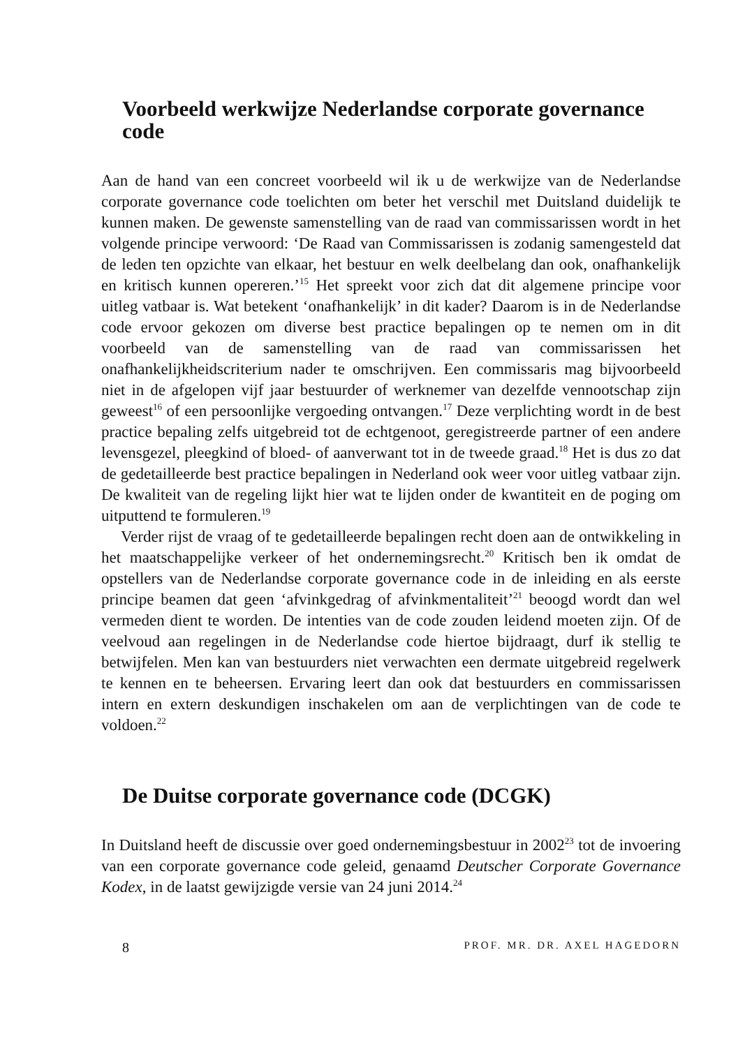Voorbeeld werkwijze Nederlandse corporate governance code
Aan de hand van een concreet voorbeeld wil ik u de werkwijze van de Nederlandse corporate governance code toelichten om beter het verschil met Duitsland duidelijk te kunnen maken. De gewenste samenstelling van de raad van commissarissen wordt in het volgende principe verwoord: ‘De Raad van Commissarissen is zodanig samengesteld dat de leden ten opzichte van elkaar, het bestuur en welk deelbelang dan ook, onafhankelijk en kritisch kunnen opereren.’<sup>15</sup> Het spreekt voor zich dat dit algemene principe voor uitleg vatbaar is. Wat betekent ‘onafhankelijk’ in dit kader? Daarom is in de Nederlandse code ervoor gekozen om diverse best practice bepalingen op te nemen om in dit voorbeeld van de samenstelling van de raad van commissarissen het onafhankelijkheidscriterium nader te omschrijven. Een commissaris mag bijvoorbeeld niet in de afgelopen vijf jaar bestuurder of werknemer van dezelfde vennootschap zijn geweest<sup>16</sup> of een persoonlijke vergoeding ontvangen.<sup>17</sup> Deze verplichting wordt in de best practice bepaling zelfs uitgebreid tot de echtgenoot, geregistreerde partner of een andere levensgezel, pleegkind of bloed- of aanverwant tot in de tweede graad.<sup>18</sup> Het is dus zo dat de gedetailleerde best practice bepalingen in Nederland ook weer voor uitleg vatbaar zijn. De kwaliteit van de regeling lijkt hier wat te lijden onder de kwantiteit en de poging om uitputtend te formuleren.<sup>19</sup>
Verder rijst de vraag of te gedetailleerde bepalingen recht doen aan de ontwikkeling in het maatschappelijke verkeer of het ondernemingsrecht.<sup>20</sup> Kritisch ben ik omdat de opstellers van de Nederlandse corporate governance code in de inleiding en als eerste principe beamen dat geen ‘afvinkgedrag of afvinkmentaliteit’<sup>21</sup> beoogd wordt dan wel vermeden dient te worden. De intenties van de code zouden leidend moeten zijn. Of de veelvoud aan regelingen in de Nederlandse code hiertoe bijdraagt, durf ik stellig te betwijfelen. Men kan van bestuurders niet verwachten een dermate uitgebreid regelwerk te kennen en te beheersen. Ervaring leert dan ook dat bestuurders en commissarissen intern en extern deskundigen inschakelen om aan de verplichtingen van de code te voldoen.<sup>22</sup>
De Duitse corporate governance code (DCGK)
In Duitsland heeft de discussie over goed ondernemingsbestuur in 2002<sup>23</sup> tot de invoering van een corporate governance code geleid, genaamd Deutscher Corporate Governance Kodex, in de laatst gewijzigde versie van 24 juni 2014.<sup>24</sup>
8 PROF. MR. DR. AXEL HAGEDORN